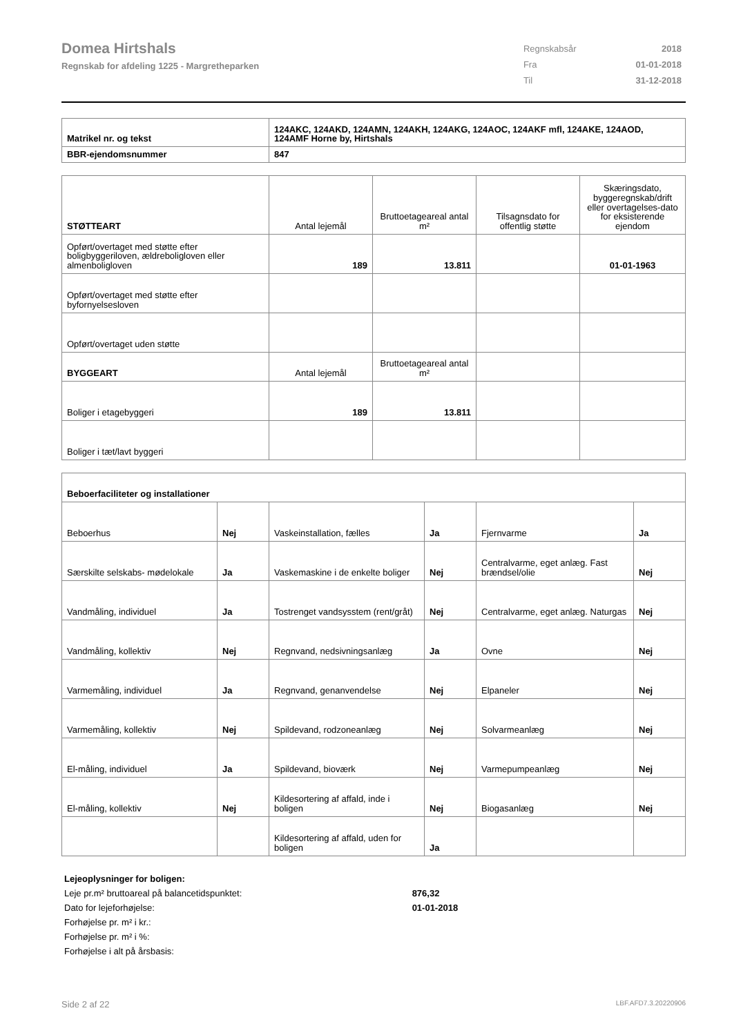Domea Hirtshals
Regnskab for afdeling 1225 - Margretheparken
| Regnskabsår | 2018 |
| Fra | 01-01-2018 |
| Til | 31-12-2018 |
| Matrikel nr. og tekst | 124AKC, 124AKD, 124AMN, 124AKH, 124AKG, 124AOC, 124AKF mfl, 124AKE, 124AOD, 124AMF Horne by, Hirtshals |
| BBR-ejendomsnummer | 847 |
| STØTTEART | Antal lejemål | Bruttoetageareal antal m² | Tilsagnsdato for offentlig støtte | Skæringsdato, byggeregnskab/drift eller overtagelses-dato for eksisterende ejendom |
| Opført/overtaget med støtte efter boligbyggeriloven, ældreboligloven eller almenboligloven | 189 | 13.811 | | 01-01-1963 |
| Opført/overtaget med støtte efter byfornyelsesloven | | | | |
| Opført/overtaget uden støtte | | | | |
| BYGGEART | Antal lejemål | Bruttoetageareal antal m² | | |
| Boliger i etagebyggeri | 189 | 13.811 | | |
| Boliger i tæt/lavt byggeri | | | | |
| Beboerfaciliteter og installationer | | | | | |
| Beboerhus | Nej | Vaskeinstallation, fælles | Ja | Fjernvarme | Ja |
| Særskilte selskabs- mødelokale | Ja | Vaskemaskine i de enkelte boliger | Nej | Centralvarme, eget anlæg. Fast brændsel/olie | Nej |
| Vandmåling, individuel | Ja | Tostrenget vandsysstem (rent/gråt) | Nej | Centralvarme, eget anlæg. Naturgas | Nej |
| Vandmåling, kollektiv | Nej | Regnvand, nedsivningsanlæg | Ja | Ovne | Nej |
| Varmemåling, individuel | Ja | Regnvand, genanvendelse | Nej | Elpaneler | Nej |
| Varmemåling, kollektiv | Nej | Spildevand, rodzoneanlæg | Nej | Solvarmeanlæg | Nej |
| El-måling, individuel | Ja | Spildevand, bioværk | Nej | Varmepumpeanlæg | Nej |
| El-måling, kollektiv | Nej | Kildesortering af affald, inde i boligen | Nej | Biogasanlæg | Nej |
| | | Kildesortering af affald, uden for boligen | Ja | | |
Lejeoplysninger for boligen:
Leje pr.m² bruttoareal på balancetidspunktet: 876,32
Dato for lejeforhøjelse: 01-01-2018
Forhøjelse pr. m² i kr.:
Forhøjelse pr. m² i %:
Forhøjelse i alt på årsbasis:
Side 2 af 22 LBF.AFD7.3.20220906